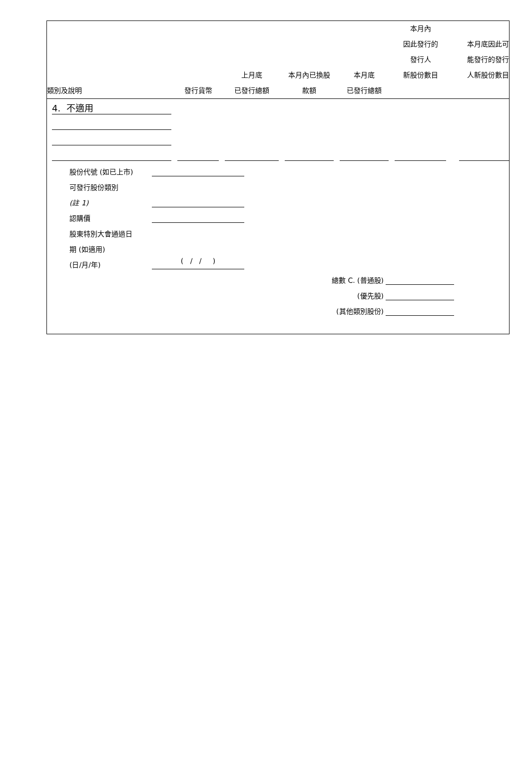| 類別及說明 | 發行貨幣 | 上月底 已發行總額 | 本月內已換股 款額 | 本月底 已發行總額 | 本月內 因此發行的 發行人 新股份數目 | 本月底因此可 能發行的發行 人新股份數目 |
| --- | --- | --- | --- | --- | --- | --- |
| 4. 不適用 | | | | | | |
股份代號 (如已上市)
可發行股份類別
(註 1)
認購價
股東特別大會通過日
期 (如適用)
(日/月/年) ( / / )
總數 C. (普通股)
(優先股)
(其他類別股份)